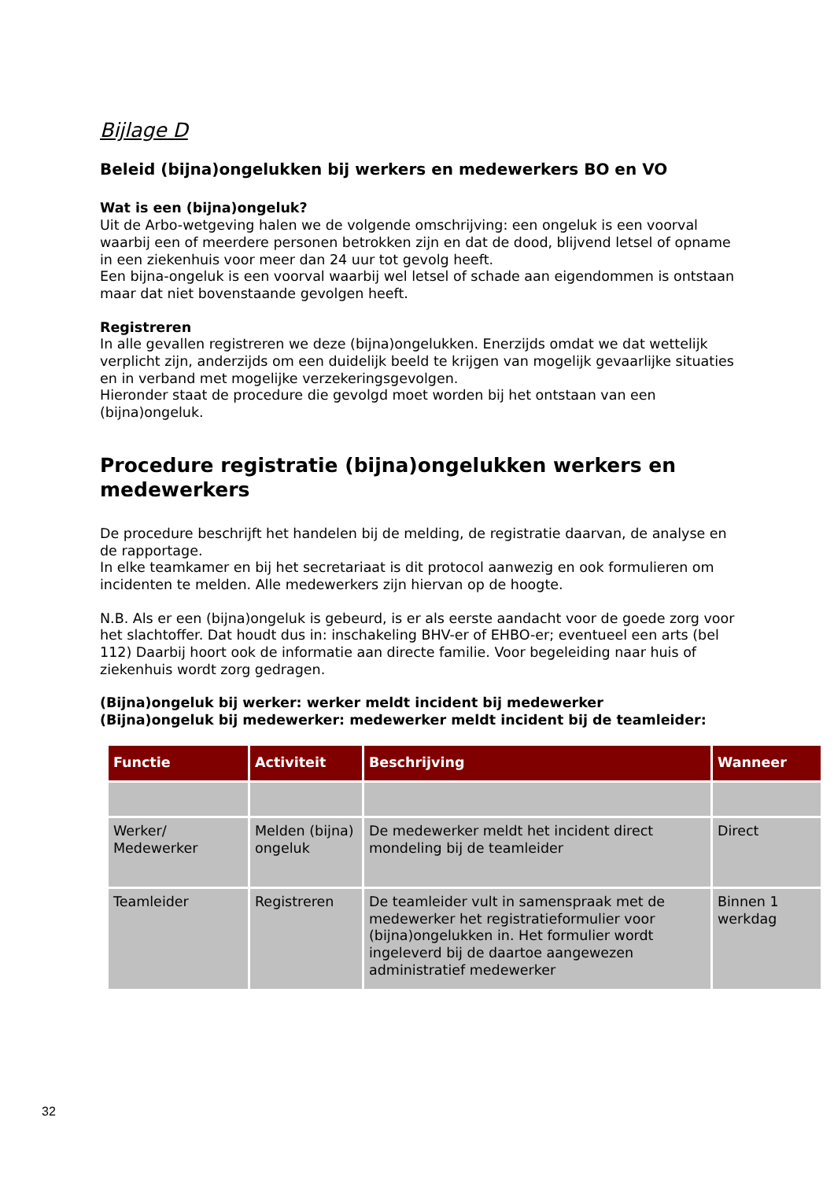Bijlage D
Beleid (bijna)ongelukken bij werkers en medewerkers BO en VO
Wat is een (bijna)ongeluk?
Uit de Arbo-wetgeving halen we de volgende omschrijving: een ongeluk is een voorval waarbij een of meerdere personen betrokken zijn en dat de dood, blijvend letsel of opname in een ziekenhuis voor meer dan 24 uur tot gevolg heeft.
Een bijna-ongeluk is een voorval waarbij wel letsel of schade aan eigendommen is ontstaan maar dat niet bovenstaande gevolgen heeft.
Registreren
In alle gevallen registreren we deze (bijna)ongelukken. Enerzijds omdat we dat wettelijk verplicht zijn, anderzijds om een duidelijk beeld te krijgen van mogelijk gevaarlijke situaties en in verband met mogelijke verzekeringsgevolgen.
Hieronder staat de procedure die gevolgd moet worden bij het ontstaan van een (bijna)ongeluk.
Procedure registratie (bijna)ongelukken werkers en medewerkers
De procedure beschrijft het handelen bij de melding, de registratie daarvan, de analyse en de rapportage.
In elke teamkamer en bij het secretariaat is dit protocol aanwezig en ook formulieren om incidenten te melden. Alle medewerkers zijn hiervan op de hoogte.
N.B. Als er een (bijna)ongeluk is gebeurd, is er als eerste aandacht voor de goede zorg voor het slachtoffer. Dat houdt dus in: inschakeling BHV-er of EHBO-er; eventueel een arts (bel 112) Daarbij hoort ook de informatie aan directe familie. Voor begeleiding naar huis of ziekenhuis wordt zorg gedragen.
(Bijna)ongeluk bij werker: werker meldt incident bij medewerker
(Bijna)ongeluk bij medewerker: medewerker meldt incident bij de teamleider:
| Functie | Activiteit | Beschrijving | Wanneer |
| --- | --- | --- | --- |
| Werker/ Medewerker | Melden (bijna) ongeluk | De medewerker meldt het incident direct mondeling bij de teamleider | Direct |
| Teamleider | Registreren | De teamleider vult in samenspraak met de medewerker het registratieformulier voor (bijna)ongelukken in. Het formulier wordt ingeleverd bij de daartoe aangewezen administratief medewerker | Binnen 1 werkdag |
32